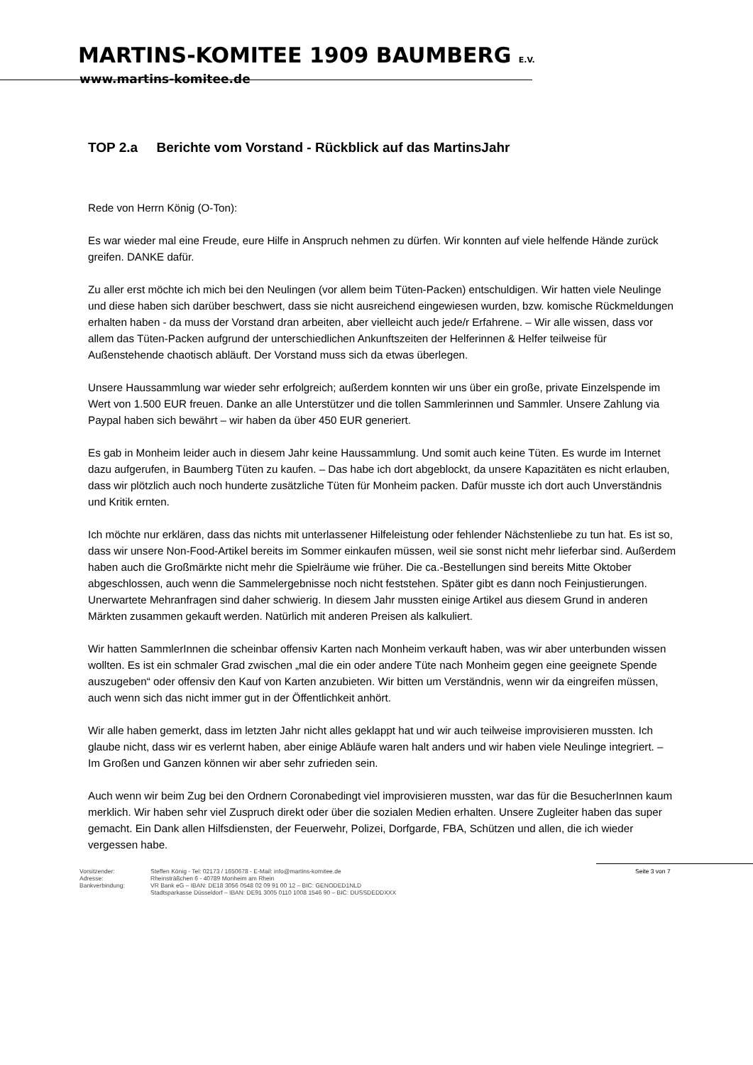MARTINS-KOMITEE 1909 BAUMBERG E.V.
www.martins-komitee.de
TOP 2.a Berichte vom Vorstand - Rückblick auf das MartinsJahr
Rede von Herrn König (O-Ton):
Es war wieder mal eine Freude, eure Hilfe in Anspruch nehmen zu dürfen. Wir konnten auf viele helfende Hände zurück greifen. DANKE dafür.
Zu aller erst möchte ich mich bei den Neulingen (vor allem beim Tüten-Packen) entschuldigen. Wir hatten viele Neulinge und diese haben sich darüber beschwert, dass sie nicht ausreichend eingewiesen wurden, bzw. komische Rückmeldungen erhalten haben - da muss der Vorstand dran arbeiten, aber vielleicht auch jede/r Erfahrene. – Wir alle wissen, dass vor allem das Tüten-Packen aufgrund der unterschiedlichen Ankunftszeiten der Helferinnen & Helfer teilweise für Außenstehende chaotisch abläuft. Der Vorstand muss sich da etwas überlegen.
Unsere Haussammlung war wieder sehr erfolgreich; außerdem konnten wir uns über ein große, private Einzelspende im Wert von 1.500 EUR freuen. Danke an alle Unterstützer und die tollen Sammlerinnen und Sammler. Unsere Zahlung via Paypal haben sich bewährt – wir haben da über 450 EUR generiert.
Es gab in Monheim leider auch in diesem Jahr keine Haussammlung. Und somit auch keine Tüten. Es wurde im Internet dazu aufgerufen, in Baumberg Tüten zu kaufen. – Das habe ich dort abgeblockt, da unsere Kapazitäten es nicht erlauben, dass wir plötzlich auch noch hunderte zusätzliche Tüten für Monheim packen. Dafür musste ich dort auch Unverständnis und Kritik ernten.
Ich möchte nur erklären, dass das nichts mit unterlassener Hilfeleistung oder fehlender Nächstenliebe zu tun hat. Es ist so, dass wir unsere Non-Food-Artikel bereits im Sommer einkaufen müssen, weil sie sonst nicht mehr lieferbar sind. Außerdem haben auch die Großmärkte nicht mehr die Spielräume wie früher. Die ca.-Bestellungen sind bereits Mitte Oktober abgeschlossen, auch wenn die Sammelergebnisse noch nicht feststehen. Später gibt es dann noch Feinjustierungen. Unerwartete Mehranfragen sind daher schwierig. In diesem Jahr mussten einige Artikel aus diesem Grund in anderen Märkten zusammen gekauft werden. Natürlich mit anderen Preisen als kalkuliert.
Wir hatten SammlerInnen die scheinbar offensiv Karten nach Monheim verkauft haben, was wir aber unterbunden wissen wollten. Es ist ein schmaler Grad zwischen „mal die ein oder andere Tüte nach Monheim gegen eine geeignete Spende auszugeben“ oder offensiv den Kauf von Karten anzubieten. Wir bitten um Verständnis, wenn wir da eingreifen müssen, auch wenn sich das nicht immer gut in der Öffentlichkeit anhört.
Wir alle haben gemerkt, dass im letzten Jahr nicht alles geklappt hat und wir auch teilweise improvisieren mussten. Ich glaube nicht, dass wir es verlernt haben, aber einige Abläufe waren halt anders und wir haben viele Neulinge integriert. – Im Großen und Ganzen können wir aber sehr zufrieden sein.
Auch wenn wir beim Zug bei den Ordnern Coronabedingt viel improvisieren mussten, war das für die BesucherInnen kaum merklich. Wir haben sehr viel Zuspruch direkt oder über die sozialen Medien erhalten. Unsere Zugleiter haben das super gemacht. Ein Dank allen Hilfsdiensten, der Feuerwehr, Polizei, Dorfgarde, FBA, Schützen und allen, die ich wieder vergessen habe.
Vorsitzender:
Adresse:
Bankverbindung:
Steffen König - Tel: 02173 / 1650678 - E-Mail: info@martins-komitee.de
Rheinsträßchen 6 - 40789 Monheim am Rhein
VR Bank eG – IBAN: DE18 3056 0548 02 09 91 00 12 – BIC: GENODED1NLD
Stadtsparkasse Düsseldorf – IBAN: DE91 3005 0110 1008 1546 90 – BIC: DUSSDEDDXXX
Seite 3 von 7